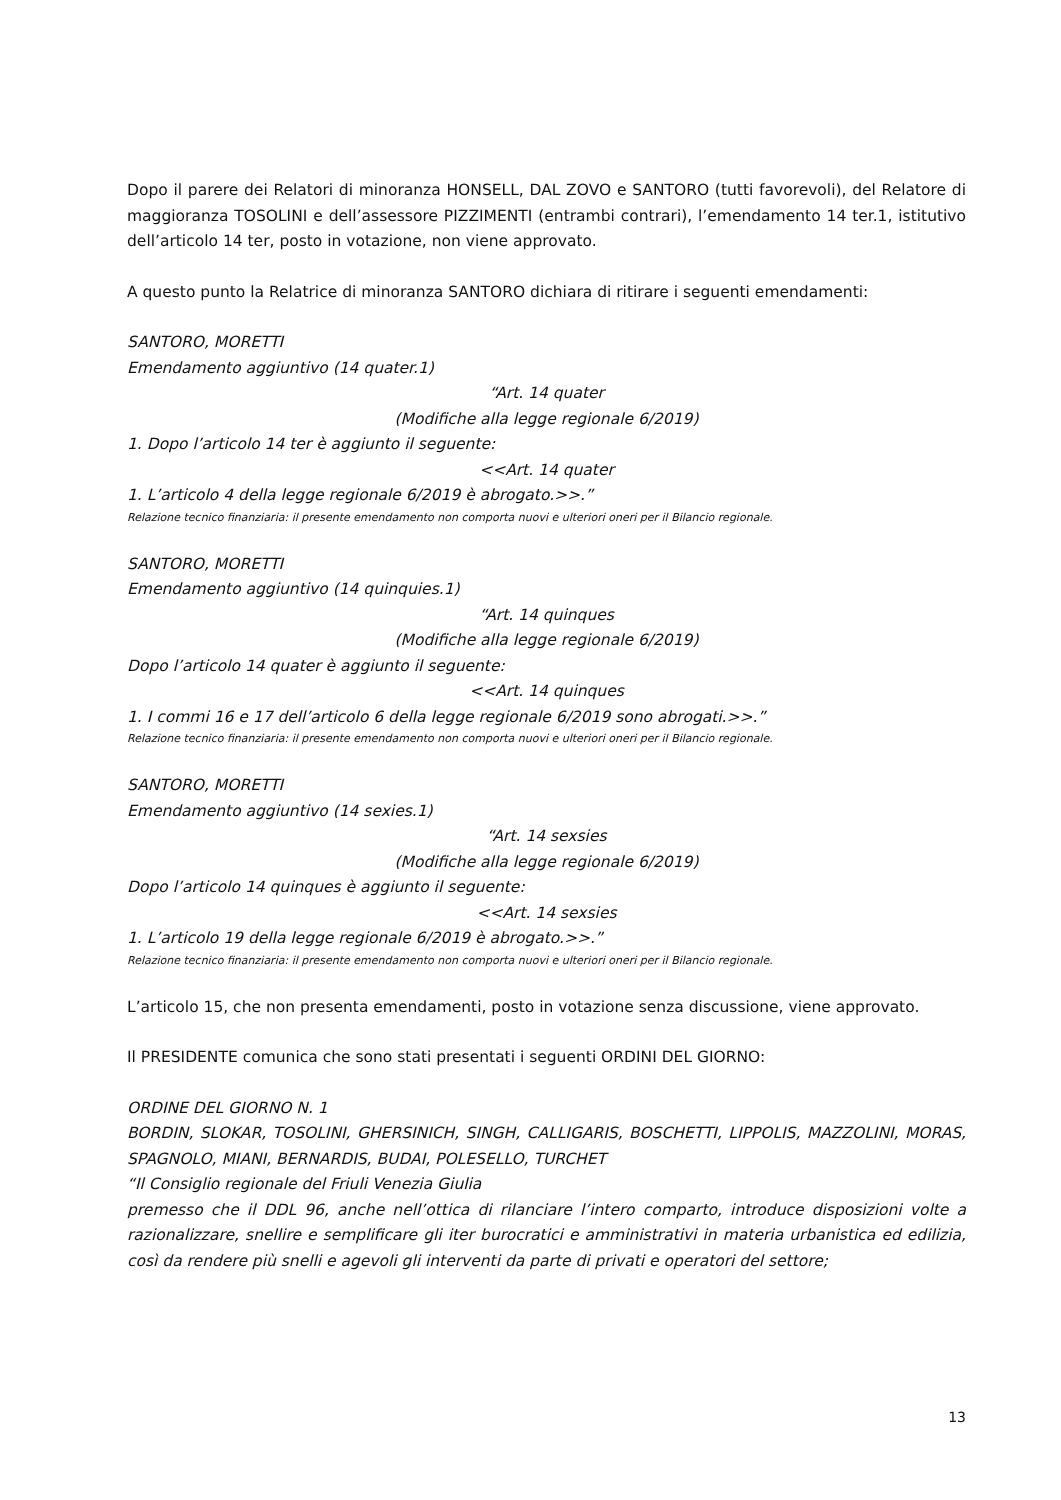Dopo il parere dei Relatori di minoranza HONSELL, DAL ZOVO e SANTORO (tutti favorevoli), del Relatore di maggioranza TOSOLINI e dell’assessore PIZZIMENTI (entrambi contrari), l’emendamento 14 ter.1, istitutivo dell’articolo 14 ter, posto in votazione, non viene approvato.
A questo punto la Relatrice di minoranza SANTORO dichiara di ritirare i seguenti emendamenti:
SANTORO, MORETTI
Emendamento aggiuntivo (14 quater.1)
“Art. 14 quater
(Modifiche alla legge regionale 6/2019)
1. Dopo l’articolo 14 ter è aggiunto il seguente:
<<Art. 14 quater
1. L’articolo 4 della legge regionale 6/2019 è abrogato.>>.”
Relazione tecnico finanziaria: il presente emendamento non comporta nuovi e ulteriori oneri per il Bilancio regionale.
SANTORO, MORETTI
Emendamento aggiuntivo (14 quinquies.1)
“Art. 14 quinques
(Modifiche alla legge regionale 6/2019)
Dopo l’articolo 14 quater è aggiunto il seguente:
<<Art. 14 quinques
1. I commi 16 e 17 dell’articolo 6 della legge regionale 6/2019 sono abrogati.>>.”
Relazione tecnico finanziaria: il presente emendamento non comporta nuovi e ulteriori oneri per il Bilancio regionale.
SANTORO, MORETTI
Emendamento aggiuntivo (14 sexies.1)
“Art. 14 sexsies
(Modifiche alla legge regionale 6/2019)
Dopo l’articolo 14 quinques è aggiunto il seguente:
<<Art. 14 sexsies
1. L’articolo 19 della legge regionale 6/2019 è abrogato.>>.”
Relazione tecnico finanziaria: il presente emendamento non comporta nuovi e ulteriori oneri per il Bilancio regionale.
L’articolo 15, che non presenta emendamenti, posto in votazione senza discussione, viene approvato.
Il PRESIDENTE comunica che sono stati presentati i seguenti ORDINI DEL GIORNO:
ORDINE DEL GIORNO N. 1
BORDIN, SLOKAR, TOSOLINI, GHERSINICH, SINGH, CALLIGARIS, BOSCHETTI, LIPPOLIS, MAZZOLINI, MORAS, SPAGNOLO, MIANI, BERNARDIS, BUDAI, POLESELLO, TURCHET
“Il Consiglio regionale del Friuli Venezia Giulia
premesso che il DDL 96, anche nell’ottica di rilanciare l’intero comparto, introduce disposizioni volte a razionalizzare, snellire e semplificare gli iter burocratici e amministrativi in materia urbanistica ed edilizia, così da rendere più snelli e agevoli gli interventi da parte di privati e operatori del settore;
13